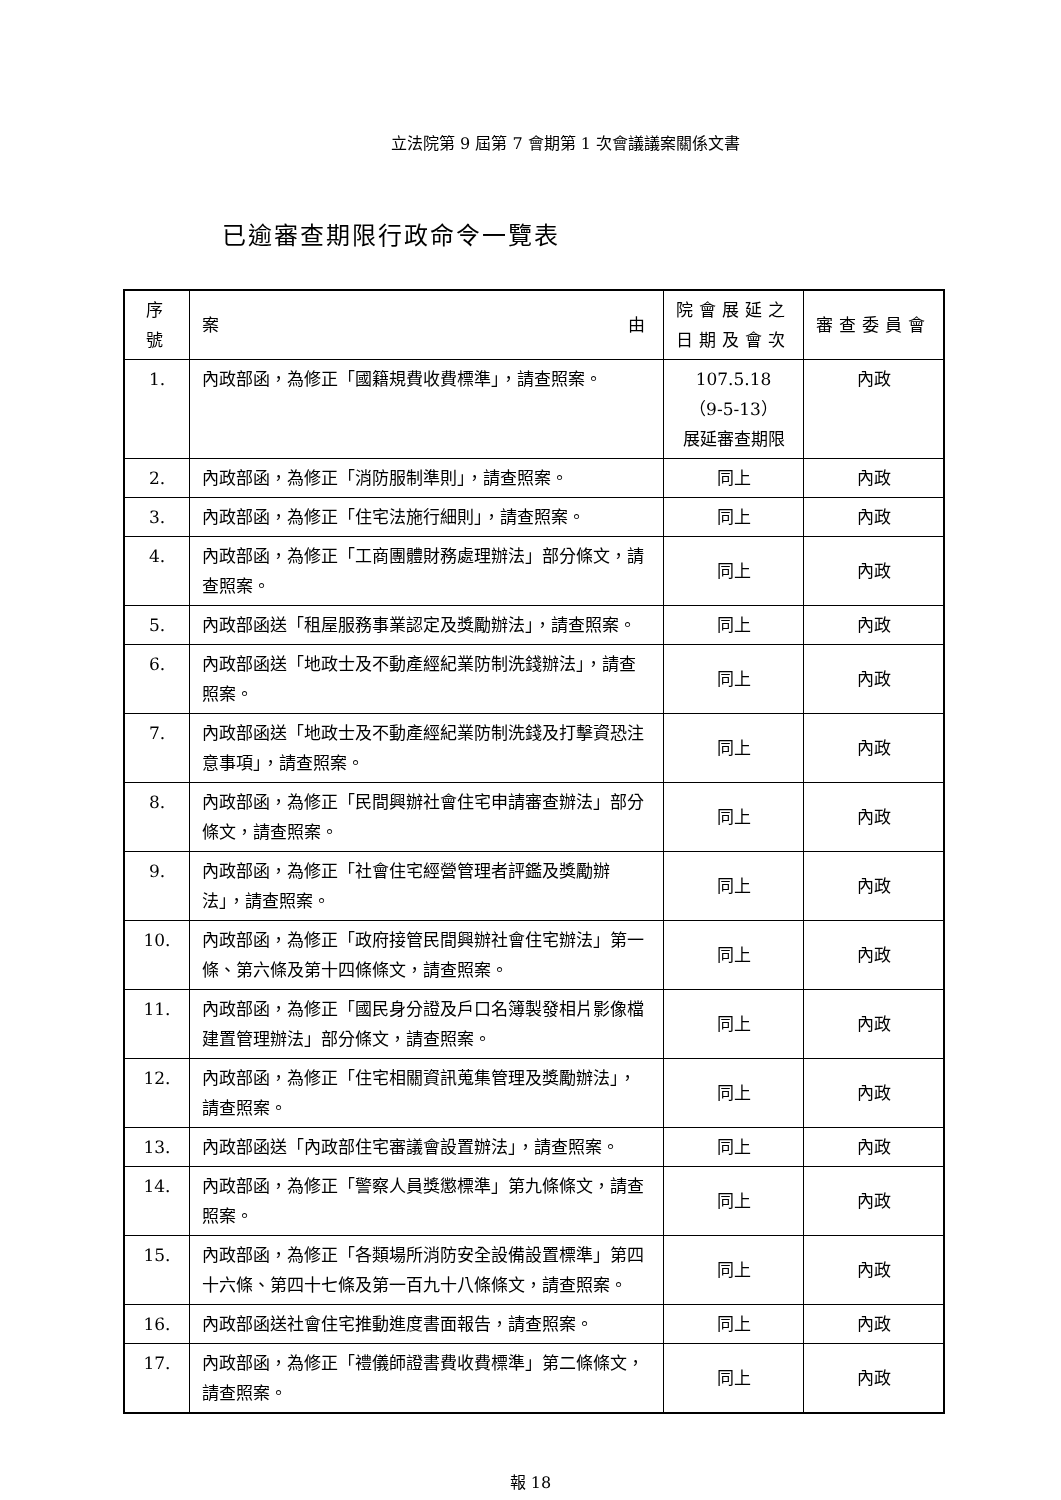立法院第 9 屆第 7 會期第 1 次會議議案關係文書
已逾審查期限行政命令一覽表
| 序號 | 案 由 | 院會展延之 日期及會次 | 審查委員會 |
| --- | --- | --- | --- |
| 1. | 內政部函，為修正「國籍規費收費標準」，請查照案。 | 107.5.18 （9-5-13） 展延審查期限 | 內政 |
| 2. | 內政部函，為修正「消防服制準則」，請查照案。 | 同上 | 內政 |
| 3. | 內政部函，為修正「住宅法施行細則」，請查照案。 | 同上 | 內政 |
| 4. | 內政部函，為修正「工商團體財務處理辦法」部分條文，請查照案。 | 同上 | 內政 |
| 5. | 內政部函送「租屋服務事業認定及獎勵辦法」，請查照案。 | 同上 | 內政 |
| 6. | 內政部函送「地政士及不動產經紀業防制洗錢辦法」，請查照案。 | 同上 | 內政 |
| 7. | 內政部函送「地政士及不動產經紀業防制洗錢及打擊資恐注意事項」，請查照案。 | 同上 | 內政 |
| 8. | 內政部函，為修正「民間興辦社會住宅申請審查辦法」部分條文，請查照案。 | 同上 | 內政 |
| 9. | 內政部函，為修正「社會住宅經營管理者評鑑及獎勵辦法」，請查照案。 | 同上 | 內政 |
| 10. | 內政部函，為修正「政府接管民間興辦社會住宅辦法」第一條、第六條及第十四條條文，請查照案。 | 同上 | 內政 |
| 11. | 內政部函，為修正「國民身分證及戶口名簿製發相片影像檔建置管理辦法」部分條文，請查照案。 | 同上 | 內政 |
| 12. | 內政部函，為修正「住宅相關資訊蒐集管理及獎勵辦法」，請查照案。 | 同上 | 內政 |
| 13. | 內政部函送「內政部住宅審議會設置辦法」，請查照案。 | 同上 | 內政 |
| 14. | 內政部函，為修正「警察人員獎懲標準」第九條條文，請查照案。 | 同上 | 內政 |
| 15. | 內政部函，為修正「各類場所消防安全設備設置標準」第四十六條、第四十七條及第一百九十八條條文，請查照案。 | 同上 | 內政 |
| 16. | 內政部函送社會住宅推動進度書面報告，請查照案。 | 同上 | 內政 |
| 17. | 內政部函，為修正「禮儀師證書費收費標準」第二條條文，請查照案。 | 同上 | 內政 |
報 18